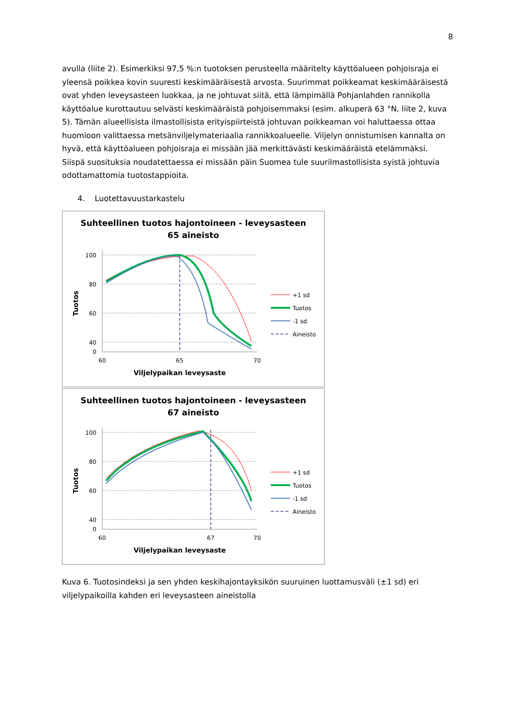8
avulla (liite 2). Esimerkiksi 97,5 %:n tuotoksen perusteella määritelty käyttöalueen pohjoisraja ei yleensä poikkea kovin suuresti keskimääräisestä arvosta. Suurimmat poikkeamat keskimääräisestä ovat yhden leveysasteen luokkaa, ja ne johtuvat siitä, että lämpimällä Pohjanlahden rannikolla käyttöalue kurottautuu selvästi keskimääräistä pohjoisemmaksi (esim. alkuperä 63 °N, liite 2, kuva 5). Tämän alueellisista ilmastollisista erityispiirteistä johtuvan poikkeaman voi haluttaessa ottaa huomioon valittaessa metsänviljelymateriaalia rannikkoalueelle. Viljelyn onnistumisen kannalta on hyvä, että käyttöalueen pohjoisraja ei missään jää merkittävästi keskimääräistä etelämmäksi. Siispä suosituksia noudatettaessa ei missään päin Suomea tule suurilmastollisista syistä johtuvia odottamattomia tuotostappioita.
4. Luotettavuustarkastelu
Suhteellinen tuotos hajontoineen - leveysasteen
65 aineisto
100
80
60
40
0
60
65
70
Viljelypaikan leveysaste
Tuotos
+1 sd
Tuotos
-1 sd
Aineisto
Suhteellinen tuotos hajontoineen - leveysasteen
67 aineisto
100
80
60
40
0
60
67
70
Viljelypaikan leveysaste
Tuotos
+1 sd
Tuotos
-1 sd
Aineisto
Kuva 6. Tuotosindeksi ja sen yhden keskihajontayksikön suuruinen luottamusväli (±1 sd) eri viljelypaikoilla kahden eri leveysasteen aineistolla